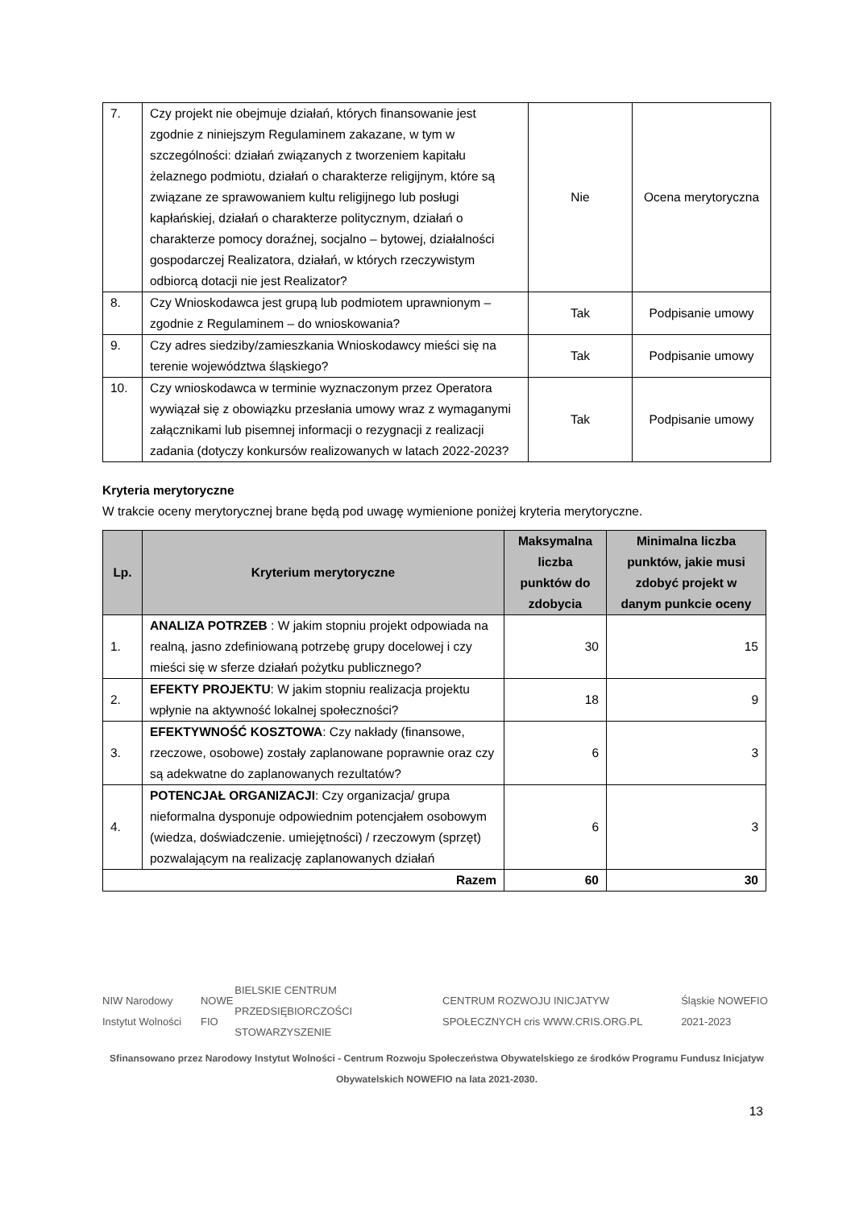| 7. | Czy projekt nie obejmuje działań, których finansowanie jest zgodnie z niniejszym Regulaminem zakazane, w tym w szczególności: działań związanych z tworzeniem kapitału żelaznego podmiotu, działań o charakterze religijnym, które są związane ze sprawowaniem kultu religijnego lub posługi kapłańskiej, działań o charakterze politycznym, działań o charakterze pomocy doraźnej, socjalno – bytowej, działalności gospodarczej Realizatora, działań, w których rzeczywistym odbiorcą dotacji nie jest Realizator? | Nie | Ocena merytoryczna |
| 8. | Czy Wnioskodawca jest grupą lub podmiotem uprawnionym – zgodnie z Regulaminem – do wnioskowania? | Tak | Podpisanie umowy |
| 9. | Czy adres siedziby/zamieszkania Wnioskodawcy mieści się na terenie województwa śląskiego? | Tak | Podpisanie umowy |
| 10. | Czy wnioskodawca w terminie wyznaczonym przez Operatora wywiązał się z obowiązku przesłania umowy wraz z wymaganymi załącznikami lub pisemnej informacji o rezygnacji z realizacji zadania (dotyczy konkursów realizowanych w latach 2022-2023? | Tak | Podpisanie umowy |
Kryteria merytoryczne
W trakcie oceny merytorycznej brane będą pod uwagę wymienione poniżej kryteria merytoryczne.
| Lp. | Kryterium merytoryczne | Maksymalna liczba punktów do zdobycia | Minimalna liczba punktów, jakie musi zdobyć projekt w danym punkcie oceny |
| --- | --- | --- | --- |
| 1. | ANALIZA POTRZEB : W jakim stopniu projekt odpowiada na realną, jasno zdefiniowaną potrzebę grupy docelowej i czy mieści się w sferze działań pożytku publicznego? | 30 | 15 |
| 2. | EFEKTY PROJEKTU : W jakim stopniu realizacja projektu wpłynie na aktywność lokalnej społeczności? | 18 | 9 |
| 3. | EFEKTYWNOŚĆ KOSZTOWA : Czy nakłady (finansowe, rzeczowe, osobowe) zostały zaplanowane poprawnie oraz czy są adekwatne do zaplanowanych rezultatów? | 6 | 3 |
| 4. | POTENCJAŁ ORGANIZACJI : Czy organizacja/ grupa nieformalna dysponuje odpowiednim potencjałem osobowym (wiedza, doświadczenie. umiejętności) / rzeczowym (sprzęt) pozwalającym na realizację zaplanowanych działań | 6 | 3 |
| Razem | | 60 | 30 |
NIW Narodowy Instytut Wolności NOWE FIO BIELSKIE CENTRUM PRZEDSIĘBIORCZOŚCI STOWARZYSZENIE CENTRUM ROZWOJU INICJATYW SPOŁECZNYCH cris WWW.CRIS.ORG.PL Śląskie NOWEFIO 2021-2023
Sfinansowano przez Narodowy Instytut Wolności - Centrum Rozwoju Społeczeństwa Obywatelskiego ze środków Programu Fundusz Inicjatyw Obywatelskich NOWEFIO na lata 2021-2030.
13